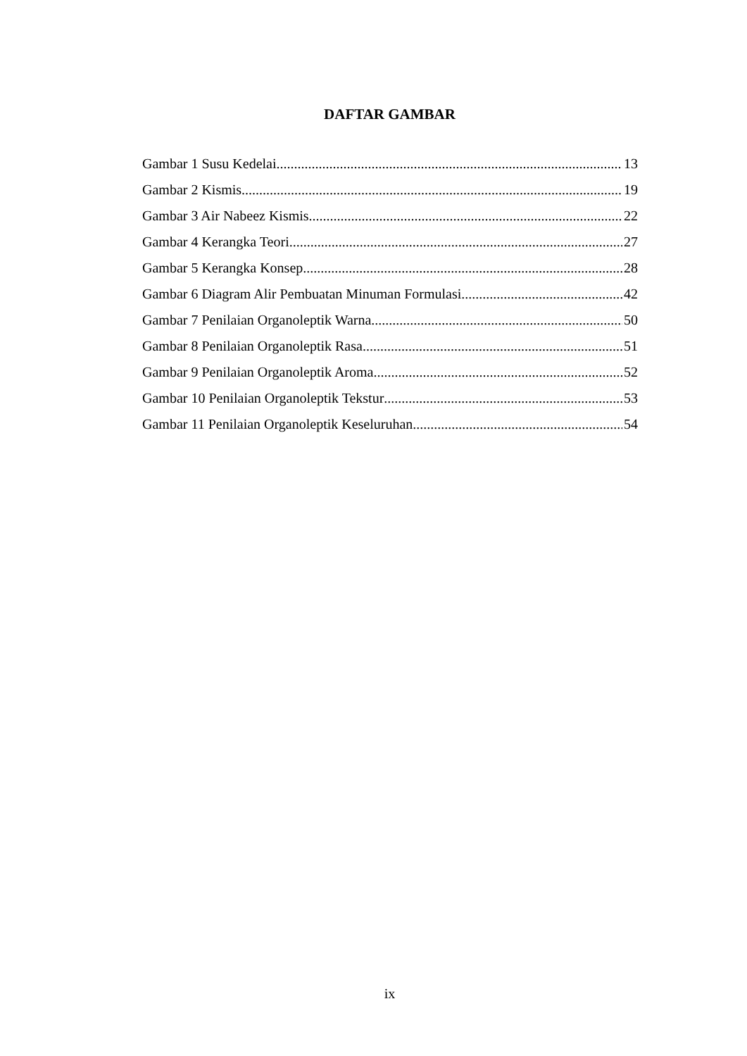DAFTAR GAMBAR
Gambar 1 Susu Kedelai 13
Gambar 2 Kismis 19
Gambar 3 Air Nabeez Kismis 22
Gambar 4 Kerangka Teori 27
Gambar 5 Kerangka Konsep 28
Gambar 6 Diagram Alir Pembuatan Minuman Formulasi 42
Gambar 7 Penilaian Organoleptik Warna 50
Gambar 8 Penilaian Organoleptik Rasa 51
Gambar 9 Penilaian Organoleptik Aroma 52
Gambar 10 Penilaian Organoleptik Tekstur 53
Gambar 11 Penilaian Organoleptik Keseluruhan 54
ix